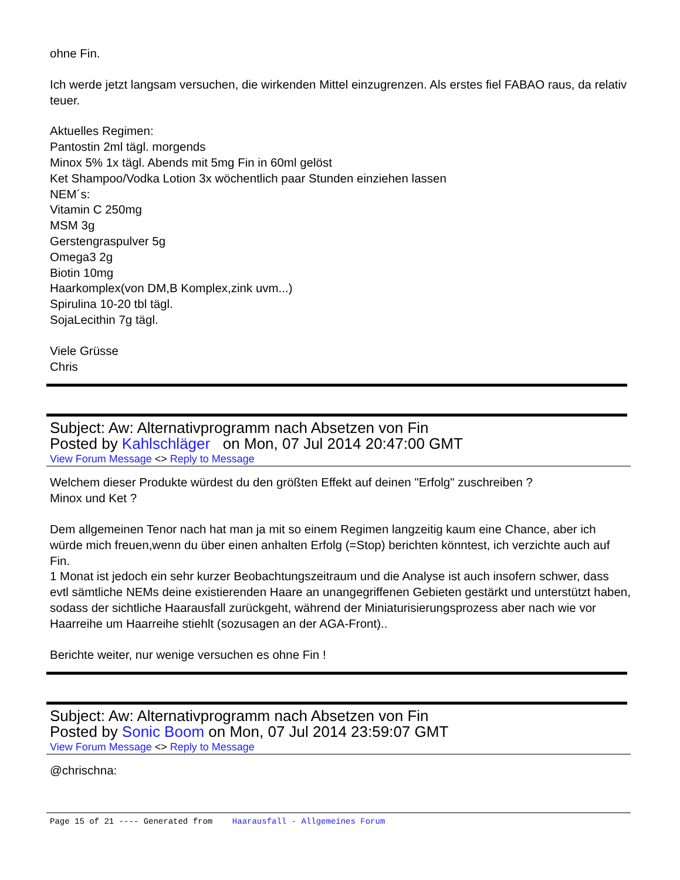ohne Fin.
Ich werde jetzt langsam versuchen, die wirkenden Mittel einzugrenzen. Als erstes fiel FABAO raus, da relativ teuer.
Aktuelles Regimen:
Pantostin 2ml tägl. morgends
Minox 5% 1x tägl. Abends mit 5mg Fin in 60ml gelöst
Ket Shampoo/Vodka Lotion 3x wöchentlich paar Stunden einziehen lassen
NEM´s:
Vitamin C 250mg
MSM 3g
Gerstengraspulver 5g
Omega3 2g
Biotin 10mg
Haarkomplex(von DM,B Komplex,zink uvm...)
Spirulina 10-20 tbl tägl.
SojaLecithin 7g tägl.
Viele Grüsse
Chris
Subject: Aw: Alternativprogramm nach Absetzen von Fin
Posted by Kahlschläger on Mon, 07 Jul 2014 20:47:00 GMT
View Forum Message <> Reply to Message
Welchem dieser Produkte würdest du den größten Effekt auf deinen "Erfolg" zuschreiben ?
Minox und Ket ?
Dem allgemeinen Tenor nach hat man ja mit so einem Regimen langzeitig kaum eine Chance, aber ich würde mich freuen,wenn du über einen anhalten Erfolg (=Stop) berichten könntest, ich verzichte auch auf Fin.
1 Monat ist jedoch ein sehr kurzer Beobachtungszeitraum und die Analyse ist auch insofern schwer, dass evtl sämtliche NEMs deine existierenden Haare an unangegriffenen Gebieten gestärkt und unterstützt haben, sodass der sichtliche Haarausfall zurückgeht, während der Miniaturisierungsprozess aber nach wie vor Haarreihe um Haarreihe stiehlt (sozusagen an der AGA-Front)..
Berichte weiter, nur wenige versuchen es ohne Fin !
Subject: Aw: Alternativprogramm nach Absetzen von Fin
Posted by Sonic Boom on Mon, 07 Jul 2014 23:59:07 GMT
View Forum Message <> Reply to Message
@chrischna:
Page 15 of 21 ---- Generated from Haarausfall - Allgemeines Forum